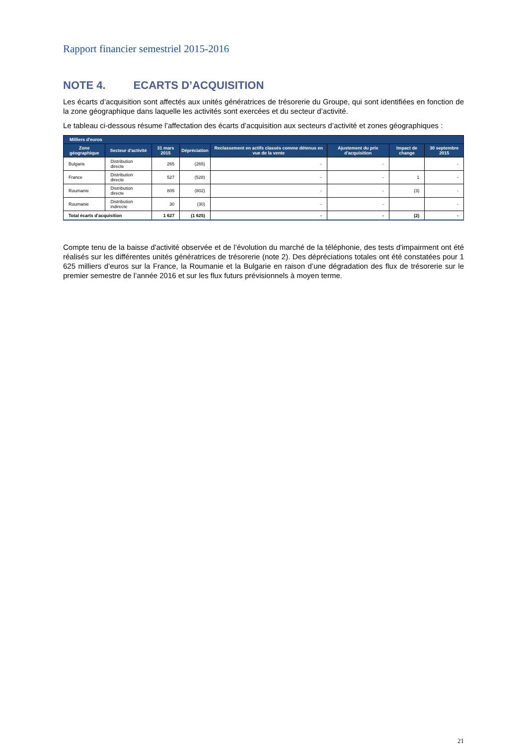Rapport financier semestriel 2015-2016
NOTE 4. ECARTS D’ACQUISITION
Les écarts d’acquisition sont affectés aux unités génératrices de trésorerie du Groupe, qui sont identifiées en fonction de la zone géographique dans laquelle les activités sont exercées et du secteur d’activité.
Le tableau ci-dessous résume l’affectation des écarts d’acquisition aux secteurs d’activité et zones géographiques :
| Milliers d'euros | | | | | | | |
| --- | --- | --- | --- | --- | --- | --- | --- |
| Zone géographique | Secteur d'activité | 31 mars 2015 | Dépréciation | Reclassement en actifs classés comme détenus en vue de la vente | Ajustement du prix d'acquisition | Impact de change | 30 septembre 2015 |
| Bulgarie | Distribution directe | 265 | (265) | - | - | | - |
| France | Distribution directe | 527 | (528) | - | - | 1 | - |
| Roumanie | Distribution directe | 805 | (802) | - | - | (3) | - |
| Roumanie | Distribution indirecte | 30 | (30) | - | - | | - |
| Total écarts d'acquisition | | 1 627 | (1 625) | - | - | (2) | - |
Compte tenu de la baisse d'activité observée et de l’évolution du marché de la téléphonie, des tests d'impairment ont été réalisés sur les différentes unités génératrices de trésorerie (note 2). Des dépréciations totales ont été constatées pour 1 625 milliers d’euros sur la France, la Roumanie et la Bulgarie en raison d’une dégradation des flux de trésorerie sur le premier semestre de l’année 2016 et sur les flux futurs prévisionnels à moyen terme.
21